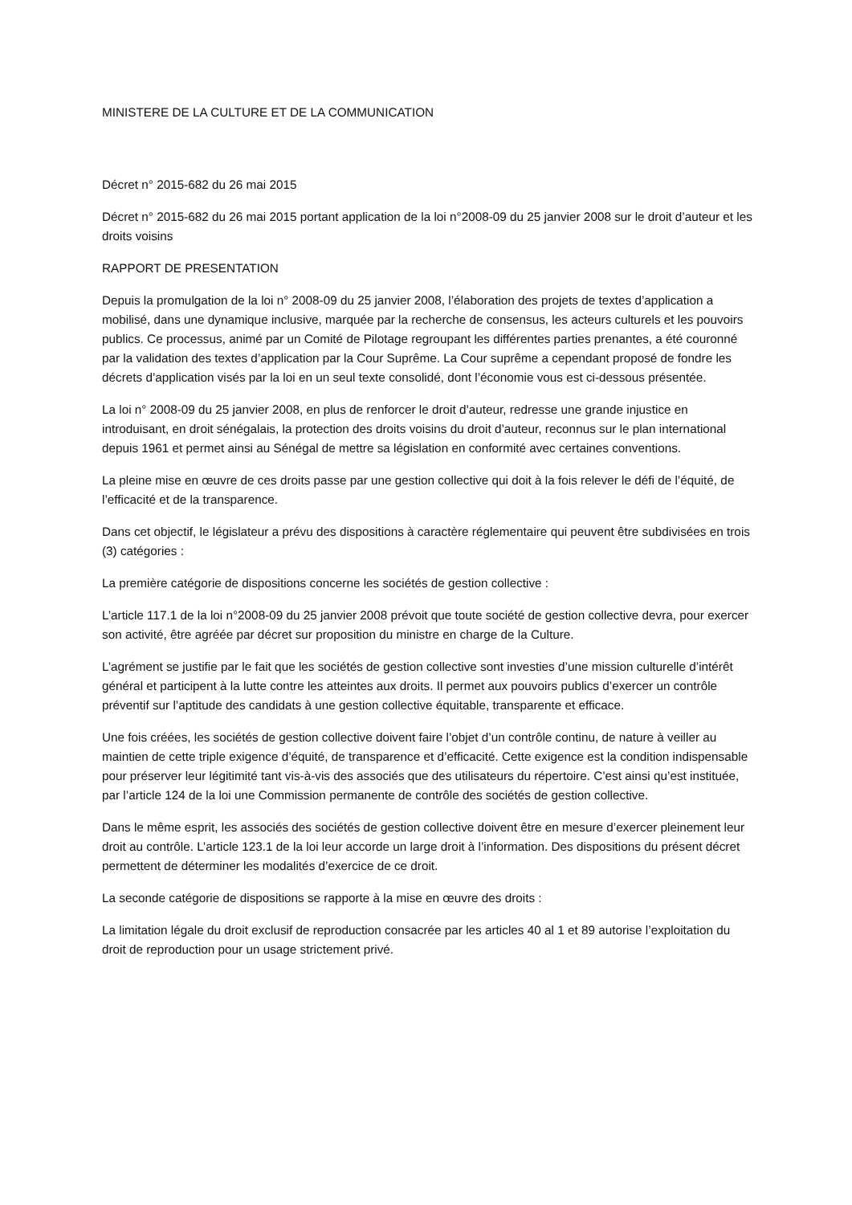MINISTERE DE LA CULTURE ET DE LA COMMUNICATION
Décret n° 2015-682 du 26 mai 2015
Décret n° 2015-682 du 26 mai 2015 portant application de la loi n°2008-09 du 25 janvier 2008 sur le droit d’auteur et les droits voisins
RAPPORT DE PRESENTATION
Depuis la promulgation de la loi n° 2008-09 du 25 janvier 2008, l’élaboration des projets de textes d’application a mobilisé, dans une dynamique inclusive, marquée par la recherche de consensus, les acteurs culturels et les pouvoirs publics. Ce processus, animé par un Comité de Pilotage regroupant les différentes parties prenantes, a été couronné par la validation des textes d’application par la Cour Suprême. La Cour suprême a cependant proposé de fondre les décrets d’application visés par la loi en un seul texte consolidé, dont l’économie vous est ci-dessous présentée.
La loi n° 2008-09 du 25 janvier 2008, en plus de renforcer le droit d’auteur, redresse une grande injustice en introduisant, en droit sénégalais, la protection des droits voisins du droit d’auteur, reconnus sur le plan international depuis 1961 et permet ainsi au Sénégal de mettre sa législation en conformité avec certaines conventions.
La pleine mise en œuvre de ces droits passe par une gestion collective qui doit à la fois relever le défi de l’équité, de l’efficacité et de la transparence.
Dans cet objectif, le législateur a prévu des dispositions à caractère réglementaire qui peuvent être subdivisées en trois (3) catégories :
La première catégorie de dispositions concerne les sociétés de gestion collective :
L’article 117.1 de la loi n°2008-09 du 25 janvier 2008 prévoit que toute société de gestion collective devra, pour exercer son activité, être agréée par décret sur proposition du ministre en charge de la Culture.
L’agrément se justifie par le fait que les sociétés de gestion collective sont investies d’une mission culturelle d’intérêt général et participent à la lutte contre les atteintes aux droits. Il permet aux pouvoirs publics d’exercer un contrôle préventif sur l’aptitude des candidats à une gestion collective équitable, transparente et efficace.
Une fois créées, les sociétés de gestion collective doivent faire l’objet d’un contrôle continu, de nature à veiller au maintien de cette triple exigence d’équité, de transparence et d’efficacité. Cette exigence est la condition indispensable pour préserver leur légitimité tant vis-à-vis des associés que des utilisateurs du répertoire. C’est ainsi qu’est instituée, par l’article 124 de la loi une Commission permanente de contrôle des sociétés de gestion collective.
Dans le même esprit, les associés des sociétés de gestion collective doivent être en mesure d’exercer pleinement leur droit au contrôle. L’article 123.1 de la loi leur accorde un large droit à l’information. Des dispositions du présent décret permettent de déterminer les modalités d’exercice de ce droit.
La seconde catégorie de dispositions se rapporte à la mise en œuvre des droits :
La limitation légale du droit exclusif de reproduction consacrée par les articles 40 al 1 et 89 autorise l’exploitation du droit de reproduction pour un usage strictement privé.